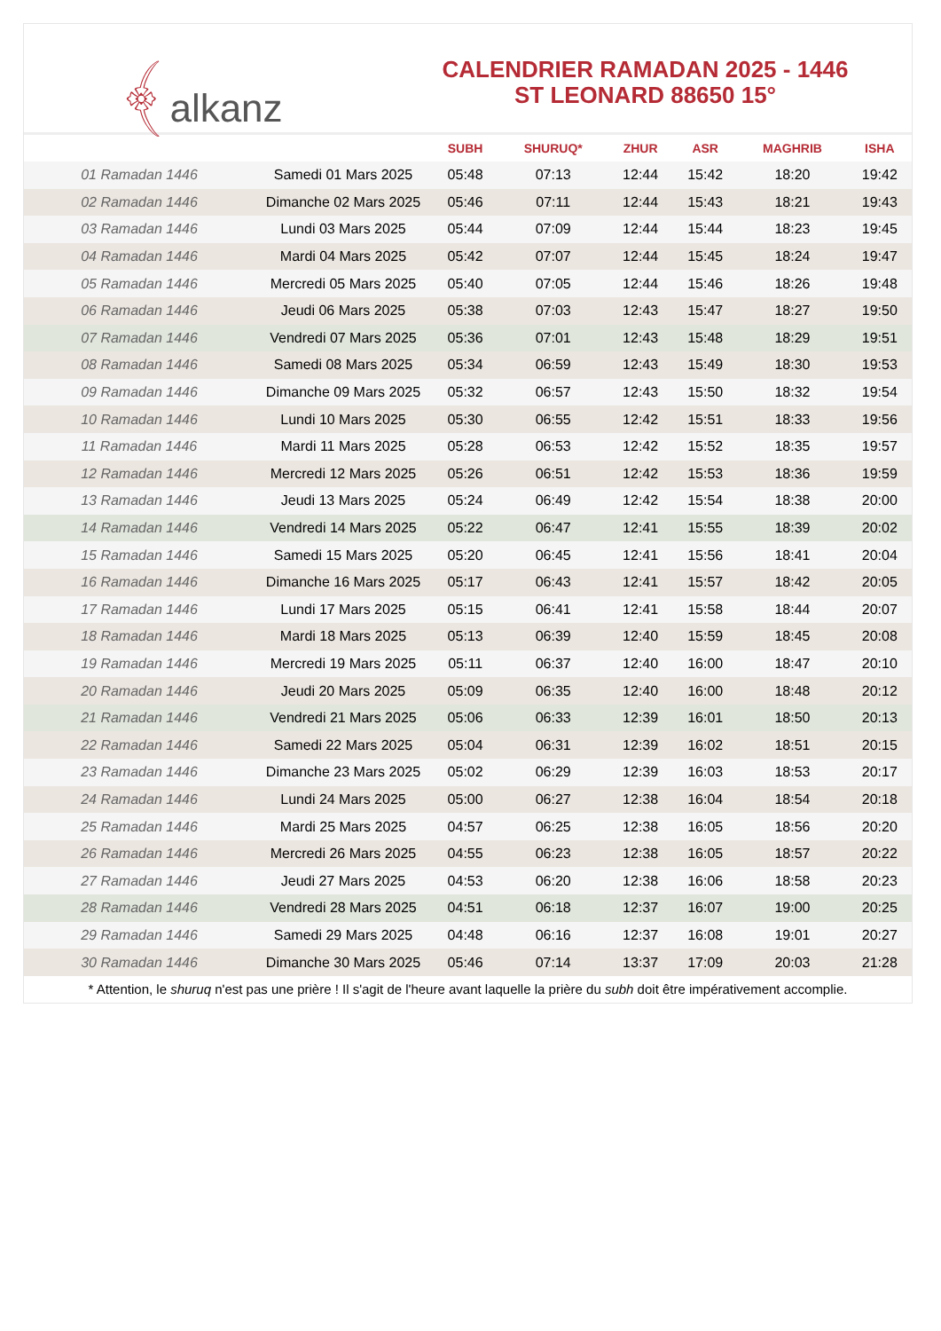﴾alkanz
CALENDRIER RAMADAN 2025 - 1446
ST LEONARD 88650 15°
| | | SUBH | SHURUQ* | ZHUR | ASR | MAGHRIB | ISHA |
| --- | --- | --- | --- | --- | --- | --- | --- |
| 01 Ramadan 1446 | Samedi 01 Mars 2025 | 05:48 | 07:13 | 12:44 | 15:42 | 18:20 | 19:42 |
| 02 Ramadan 1446 | Dimanche 02 Mars 2025 | 05:46 | 07:11 | 12:44 | 15:43 | 18:21 | 19:43 |
| 03 Ramadan 1446 | Lundi 03 Mars 2025 | 05:44 | 07:09 | 12:44 | 15:44 | 18:23 | 19:45 |
| 04 Ramadan 1446 | Mardi 04 Mars 2025 | 05:42 | 07:07 | 12:44 | 15:45 | 18:24 | 19:47 |
| 05 Ramadan 1446 | Mercredi 05 Mars 2025 | 05:40 | 07:05 | 12:44 | 15:46 | 18:26 | 19:48 |
| 06 Ramadan 1446 | Jeudi 06 Mars 2025 | 05:38 | 07:03 | 12:43 | 15:47 | 18:27 | 19:50 |
| 07 Ramadan 1446 | Vendredi 07 Mars 2025 | 05:36 | 07:01 | 12:43 | 15:48 | 18:29 | 19:51 |
| 08 Ramadan 1446 | Samedi 08 Mars 2025 | 05:34 | 06:59 | 12:43 | 15:49 | 18:30 | 19:53 |
| 09 Ramadan 1446 | Dimanche 09 Mars 2025 | 05:32 | 06:57 | 12:43 | 15:50 | 18:32 | 19:54 |
| 10 Ramadan 1446 | Lundi 10 Mars 2025 | 05:30 | 06:55 | 12:42 | 15:51 | 18:33 | 19:56 |
| 11 Ramadan 1446 | Mardi 11 Mars 2025 | 05:28 | 06:53 | 12:42 | 15:52 | 18:35 | 19:57 |
| 12 Ramadan 1446 | Mercredi 12 Mars 2025 | 05:26 | 06:51 | 12:42 | 15:53 | 18:36 | 19:59 |
| 13 Ramadan 1446 | Jeudi 13 Mars 2025 | 05:24 | 06:49 | 12:42 | 15:54 | 18:38 | 20:00 |
| 14 Ramadan 1446 | Vendredi 14 Mars 2025 | 05:22 | 06:47 | 12:41 | 15:55 | 18:39 | 20:02 |
| 15 Ramadan 1446 | Samedi 15 Mars 2025 | 05:20 | 06:45 | 12:41 | 15:56 | 18:41 | 20:04 |
| 16 Ramadan 1446 | Dimanche 16 Mars 2025 | 05:17 | 06:43 | 12:41 | 15:57 | 18:42 | 20:05 |
| 17 Ramadan 1446 | Lundi 17 Mars 2025 | 05:15 | 06:41 | 12:41 | 15:58 | 18:44 | 20:07 |
| 18 Ramadan 1446 | Mardi 18 Mars 2025 | 05:13 | 06:39 | 12:40 | 15:59 | 18:45 | 20:08 |
| 19 Ramadan 1446 | Mercredi 19 Mars 2025 | 05:11 | 06:37 | 12:40 | 16:00 | 18:47 | 20:10 |
| 20 Ramadan 1446 | Jeudi 20 Mars 2025 | 05:09 | 06:35 | 12:40 | 16:00 | 18:48 | 20:12 |
| 21 Ramadan 1446 | Vendredi 21 Mars 2025 | 05:06 | 06:33 | 12:39 | 16:01 | 18:50 | 20:13 |
| 22 Ramadan 1446 | Samedi 22 Mars 2025 | 05:04 | 06:31 | 12:39 | 16:02 | 18:51 | 20:15 |
| 23 Ramadan 1446 | Dimanche 23 Mars 2025 | 05:02 | 06:29 | 12:39 | 16:03 | 18:53 | 20:17 |
| 24 Ramadan 1446 | Lundi 24 Mars 2025 | 05:00 | 06:27 | 12:38 | 16:04 | 18:54 | 20:18 |
| 25 Ramadan 1446 | Mardi 25 Mars 2025 | 04:57 | 06:25 | 12:38 | 16:05 | 18:56 | 20:20 |
| 26 Ramadan 1446 | Mercredi 26 Mars 2025 | 04:55 | 06:23 | 12:38 | 16:05 | 18:57 | 20:22 |
| 27 Ramadan 1446 | Jeudi 27 Mars 2025 | 04:53 | 06:20 | 12:38 | 16:06 | 18:58 | 20:23 |
| 28 Ramadan 1446 | Vendredi 28 Mars 2025 | 04:51 | 06:18 | 12:37 | 16:07 | 19:00 | 20:25 |
| 29 Ramadan 1446 | Samedi 29 Mars 2025 | 04:48 | 06:16 | 12:37 | 16:08 | 19:01 | 20:27 |
| 30 Ramadan 1446 | Dimanche 30 Mars 2025 | 05:46 | 07:14 | 13:37 | 17:09 | 20:03 | 21:28 |
* Attention, le shuruq n'est pas une prière ! Il s'agit de l'heure avant laquelle la prière du subh doit être impérativement accomplie.